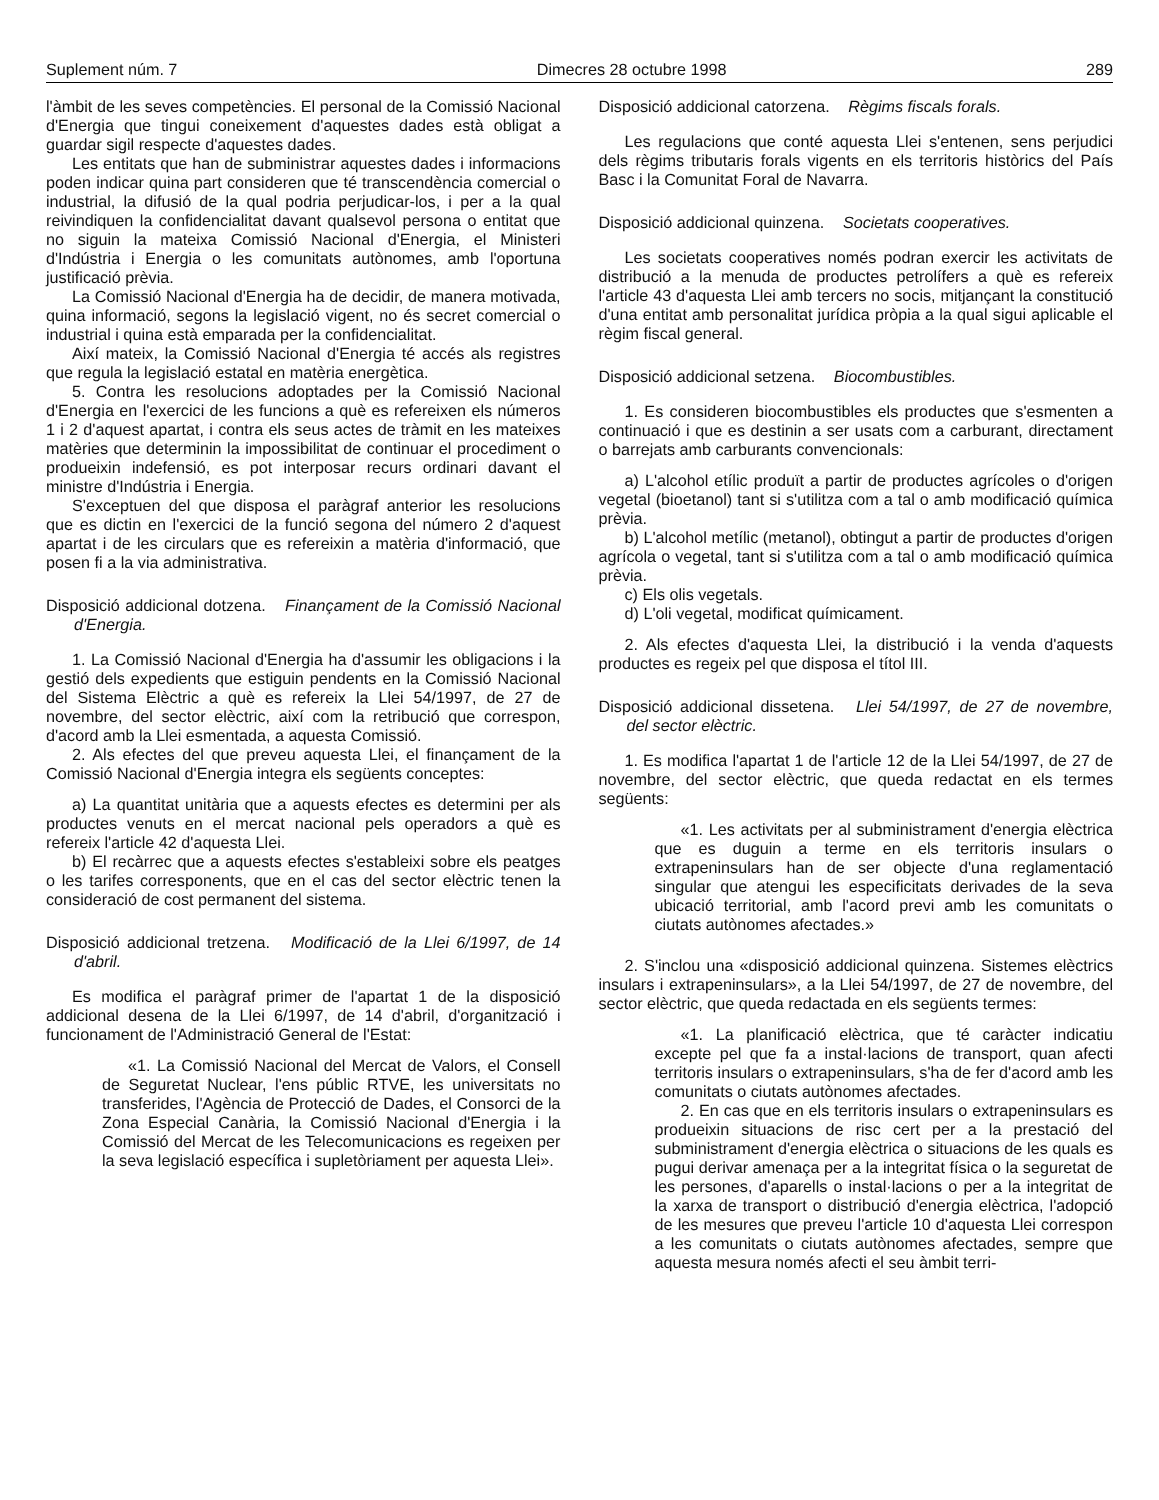Suplement núm. 7 Dimecres 28 octubre 1998 289
l'àmbit de les seves competències. El personal de la Comissió Nacional d'Energia que tingui coneixement d'aquestes dades està obligat a guardar sigil respecte d'aquestes dades.
Les entitats que han de subministrar aquestes dades i informacions poden indicar quina part consideren que té transcendència comercial o industrial, la difusió de la qual podria perjudicar-los, i per a la qual reivindiquen la confidencialitat davant qualsevol persona o entitat que no siguin la mateixa Comissió Nacional d'Energia, el Ministeri d'Indústria i Energia o les comunitats autònomes, amb l'oportuna justificació prèvia.
La Comissió Nacional d'Energia ha de decidir, de manera motivada, quina informació, segons la legislació vigent, no és secret comercial o industrial i quina està emparada per la confidencialitat.
Així mateix, la Comissió Nacional d'Energia té accés als registres que regula la legislació estatal en matèria energètica.
5. Contra les resolucions adoptades per la Comissió Nacional d'Energia en l'exercici de les funcions a què es refereixen els números 1 i 2 d'aquest apartat, i contra els seus actes de tràmit en les mateixes matèries que determinin la impossibilitat de continuar el procediment o produeixin indefensió, es pot interposar recurs ordinari davant el ministre d'Indústria i Energia.
S'exceptuen del que disposa el paràgraf anterior les resolucions que es dictin en l'exercici de la funció segona del número 2 d'aquest apartat i de les circulars que es refereixin a matèria d'informació, que posen fi a la via administrativa.
Disposició addicional dotzena. Finançament de la Comissió Nacional d'Energia.
1. La Comissió Nacional d'Energia ha d'assumir les obligacions i la gestió dels expedients que estiguin pendents en la Comissió Nacional del Sistema Elèctric a què es refereix la Llei 54/1997, de 27 de novembre, del sector elèctric, així com la retribució que correspon, d'acord amb la Llei esmentada, a aquesta Comissió.
2. Als efectes del que preveu aquesta Llei, el finançament de la Comissió Nacional d'Energia integra els següents conceptes:
a) La quantitat unitària que a aquests efectes es determini per als productes venuts en el mercat nacional pels operadors a què es refereix l'article 42 d'aquesta Llei.
b) El recàrrec que a aquests efectes s'estableixi sobre els peatges o les tarifes corresponents, que en el cas del sector elèctric tenen la consideració de cost permanent del sistema.
Disposició addicional tretzena. Modificació de la Llei 6/1997, de 14 d'abril.
Es modifica el paràgraf primer de l'apartat 1 de la disposició addicional desena de la Llei 6/1997, de 14 d'abril, d'organització i funcionament de l'Administració General de l'Estat:
«1. La Comissió Nacional del Mercat de Valors, el Consell de Seguretat Nuclear, l'ens públic RTVE, les universitats no transferides, l'Agència de Protecció de Dades, el Consorci de la Zona Especial Canària, la Comissió Nacional d'Energia i la Comissió del Mercat de les Telecomunicacions es regeixen per la seva legislació específica i supletòriament per aquesta Llei».
Disposició addicional catorzena. Règims fiscals forals.
Les regulacions que conté aquesta Llei s'entenen, sens perjudici dels règims tributaris forals vigents en els territoris històrics del País Basc i la Comunitat Foral de Navarra.
Disposició addicional quinzena. Societats cooperatives.
Les societats cooperatives només podran exercir les activitats de distribució a la menuda de productes petrolífers a què es refereix l'article 43 d'aquesta Llei amb tercers no socis, mitjançant la constitució d'una entitat amb personalitat jurídica pròpia a la qual sigui aplicable el règim fiscal general.
Disposició addicional setzena. Biocombustibles.
1. Es consideren biocombustibles els productes que s'esmenten a continuació i que es destinin a ser usats com a carburant, directament o barrejats amb carburants convencionals:
a) L'alcohol etílic produït a partir de productes agrícoles o d'origen vegetal (bioetanol) tant si s'utilitza com a tal o amb modificació química prèvia.
b) L'alcohol metílic (metanol), obtingut a partir de productes d'origen agrícola o vegetal, tant si s'utilitza com a tal o amb modificació química prèvia.
c) Els olis vegetals.
d) L'oli vegetal, modificat químicament.
2. Als efectes d'aquesta Llei, la distribució i la venda d'aquests productes es regeix pel que disposa el títol III.
Disposició addicional dissetena. Llei 54/1997, de 27 de novembre, del sector elèctric.
1. Es modifica l'apartat 1 de l'article 12 de la Llei 54/1997, de 27 de novembre, del sector elèctric, que queda redactat en els termes següents:
«1. Les activitats per al subministrament d'energia elèctrica que es duguin a terme en els territoris insulars o extrapeninsulars han de ser objecte d'una reglamentació singular que atengui les especificitats derivades de la seva ubicació territorial, amb l'acord previ amb les comunitats o ciutats autònomes afectades.»
2. S'inclou una «disposició addicional quinzena. Sistemes elèctrics insulars i extrapeninsulars», a la Llei 54/1997, de 27 de novembre, del sector elèctric, que queda redactada en els següents termes:
«1. La planificació elèctrica, que té caràcter indicatiu excepte pel que fa a instal·lacions de transport, quan afecti territoris insulars o extrapeninsulars, s'ha de fer d'acord amb les comunitats o ciutats autònomes afectades.
2. En cas que en els territoris insulars o extrapeninsulars es produeixin situacions de risc cert per a la prestació del subministrament d'energia elèctrica o situacions de les quals es pugui derivar amenaça per a la integritat física o la seguretat de les persones, d'aparells o instal·lacions o per a la integritat de la xarxa de transport o distribució d'energia elèctrica, l'adopció de les mesures que preveu l'article 10 d'aquesta Llei correspon a les comunitats o ciutats autònomes afectades, sempre que aquesta mesura només afecti el seu àmbit terri-